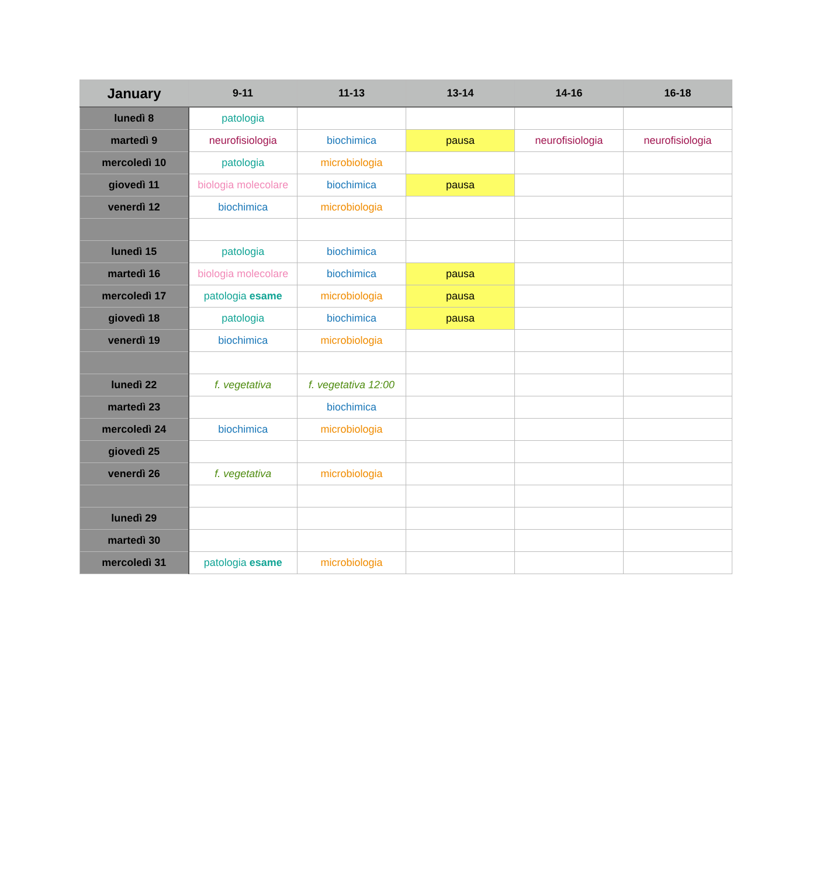| January | 9-11 | 11-13 | 13-14 | 14-16 | 16-18 |
| --- | --- | --- | --- | --- | --- |
| lunedì 8 | patologia | | | | |
| martedì 9 | neurofisiologia | biochimica | pausa | neurofisiologia | neurofisiologia |
| mercoledì 10 | patologia | microbiologia | | | |
| giovedì 11 | biologia molecolare | biochimica | pausa | | |
| venerdì 12 | biochimica | microbiologia | | | |
| lunedì 15 | patologia | biochimica | | | |
| martedì 16 | biologia molecolare | biochimica | pausa | | |
| mercoledì 17 | patologia esame | microbiologia | pausa | | |
| giovedì 18 | patologia | biochimica | pausa | | |
| venerdì 19 | biochimica | microbiologia | | | |
| lunedì 22 | f. vegetativa | f. vegetativa 12:00 | | | |
| martedì 23 | | biochimica | | | |
| mercoledì 24 | biochimica | microbiologia | | | |
| giovedì 25 | | | | | |
| venerdì 26 | f. vegetativa | microbiologia | | | |
| lunedì 29 | | | | | |
| martedì 30 | | | | | |
| mercoledì 31 | patologia esame | microbiologia | | | |